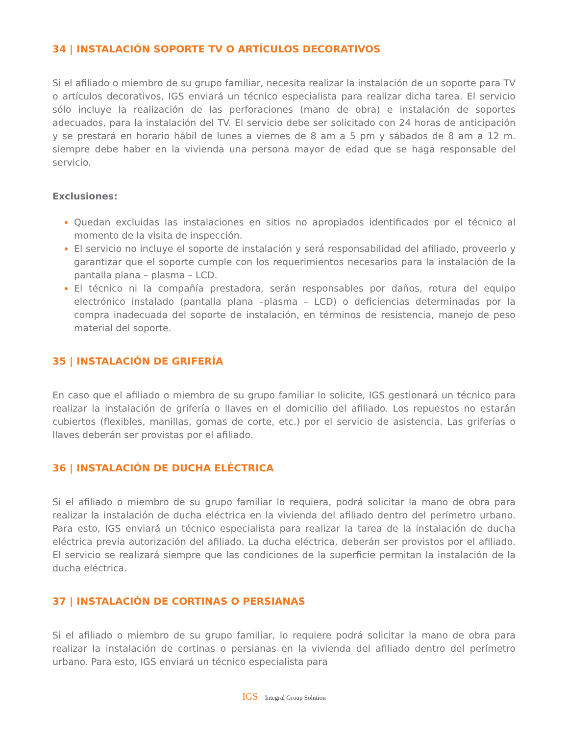34 | INSTALACIÓN SOPORTE TV O ARTÍCULOS DECORATIVOS
Si el afiliado o miembro de su grupo familiar, necesita realizar la instalación de un soporte para TV o artículos decorativos, IGS enviará un técnico especialista para realizar dicha tarea. El servicio sólo incluye la realización de las perforaciones (mano de obra) e instalación de soportes adecuados, para la instalación del TV. El servicio debe ser solicitado con 24 horas de anticipación y se prestará en horario hábil de lunes a viernes de 8 am a 5 pm y sábados de 8 am a 12 m. siempre debe haber en la vivienda una persona mayor de edad que se haga responsable del servicio.
Exclusiones:
Quedan excluidas las instalaciones en sitios no apropiados identificados por el técnico al momento de la visita de inspección.
El servicio no incluye el soporte de instalación y será responsabilidad del afiliado, proveerlo y garantizar que el soporte cumple con los requerimientos necesarios para la instalación de la pantalla plana – plasma – LCD.
El técnico ni la compañía prestadora, serán responsables por daños, rotura del equipo electrónico instalado (pantalla plana –plasma – LCD) o deficiencias determinadas por la compra inadecuada del soporte de instalación, en términos de resistencia, manejo de peso material del soporte.
35 | INSTALACIÓN DE GRIFERÍA
En caso que el afiliado o miembro de su grupo familiar lo solicite, IGS gestionará un técnico para realizar la instalación de grifería o llaves en el domicilio del afiliado. Los repuestos no estarán cubiertos (flexibles, manillas, gomas de corte, etc.) por el servicio de asistencia. Las griferías o llaves deberán ser provistas por el afiliado.
36 | INSTALACIÓN DE DUCHA ELÉCTRICA
Si el afiliado o miembro de su grupo familiar lo requiera, podrá solicitar la mano de obra para realizar la instalación de ducha eléctrica en la vivienda del afiliado dentro del perímetro urbano. Para esto, IGS enviará un técnico especialista para realizar la tarea de la instalación de ducha eléctrica previa autorización del afiliado. La ducha eléctrica, deberán ser provistos por el afiliado. El servicio se realizará siempre que las condiciones de la superficie permitan la instalación de la ducha eléctrica.
37 | INSTALACIÓN DE CORTINAS O PERSIANAS
Si el afiliado o miembro de su grupo familiar, lo requiere podrá solicitar la mano de obra para realizar la instalación de cortinas o persianas en la vivienda del afiliado dentro del perímetro urbano. Para esto, IGS enviará un técnico especialista para
IGS Integral Group Solution